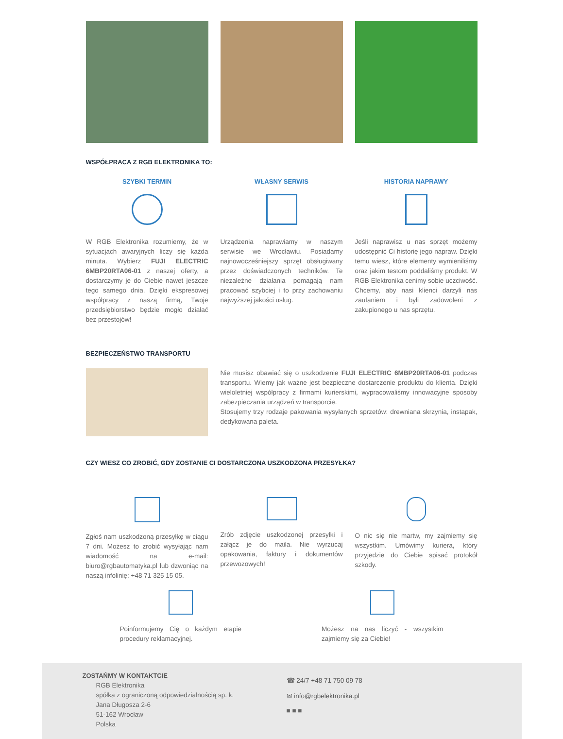WSPÓŁPRACA Z RGB ELEKTRONIKA TO:
SZYBKI TERMIN
W RGB Elektronika rozumiemy, że w sytuacjach awaryjnych liczy się każda minuta. Wybierz FUJI ELECTRIC 6MBP20RTA06-01 z naszej oferty, a dostarczymy je do Ciebie nawet jeszcze tego samego dnia. Dzięki ekspresowej współpracy z naszą firmą, Twoje przedsiębiorstwo będzie mogło działać bez przestojów!
WŁASNY SERWIS
Urządzenia naprawiamy w naszym serwisie we Wrocławiu. Posiadamy najnowocześniejszy sprzęt obsługiwany przez doświadczonych techników. Te niezależne działania pomagają nam pracować szybciej i to przy zachowaniu najwyższej jakości usług.
HISTORIA NAPRAWY
Jeśli naprawisz u nas sprzęt możemy udostępnić Ci historię jego napraw. Dzięki temu wiesz, które elementy wymieniliśmy oraz jakim testom poddaliśmy produkt. W RGB Elektronika cenimy sobie uczciwość. Chcemy, aby nasi klienci darzyli nas zaufaniem i byli zadowoleni z zakupionego u nas sprzętu.
BEZPIECZEŃSTWO TRANSPORTU
Nie musisz obawiać się o uszkodzenie FUJI ELECTRIC 6MBP20RTA06-01 podczas transportu. Wiemy jak ważne jest bezpieczne dostarczenie produktu do klienta. Dzięki wieloletniej współpracy z firmami kurierskimi, wypracowaliśmy innowacyjne sposoby zabezpieczania urządzeń w transporcie.
Stosujemy trzy rodzaje pakowania wysyłanych sprzetów: drewniana skrzynia, instapak, dedykowana paleta.
CZY WIESZ CO ZROBIĆ, GDY ZOSTANIE CI DOSTARCZONA USZKODZONA PRZESYŁKA?
Zgłoś nam uszkodzoną przesyłkę w ciągu 7 dni. Możesz to zrobić wysyłając nam wiadomość na e-mail: biuro@rgbautomatyka.pl lub dzwoniąc na naszą infolinię: +48 71 325 15 05.
Zrób zdjęcie uszkodzonej przesyłki i załącz je do maila. Nie wyrzucaj opakowania, faktury i dokumentów przewozowych!
O nic się nie martw, my zajmiemy się wszystkim. Umówimy kuriera, który przyjedzie do Ciebie spisać protokół szkody.
Poinformujemy Cię o każdym etapie procedury reklamacyjnej.
Możesz na nas liczyć - wszystkim zajmiemy się za Ciebie!
ZOSTAŃMY W KONTAKTCIE
RGB Elektronika
spółka z ograniczoną odpowiedzialnością sp. k.
Jana Długosza 2-6
51-162 Wrocław
Polska
☎ 24/7 +48 71 750 09 78
✉ info@rgbelektronika.pl
■ ■ ■